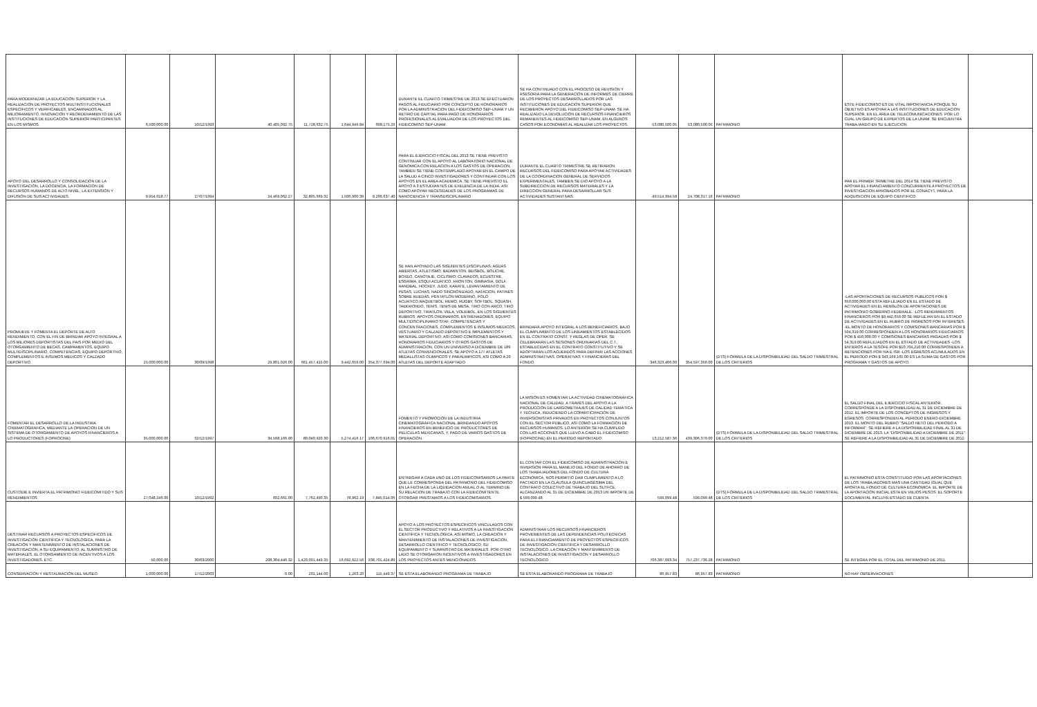| PARA MODERNIZAR LA EDUCACIÓN SUPERIOR Y LA REALIZACIÓN DE PROYECTOS MULTINSTITUCIONALES ESPECÍFICOS Y VERIFICABLES, ENCAMINADOS AL MEJORAMIENTO, INNOVACIÓN Y REORDENAMIENTO DE LAS INSTITUCIONES DE EDUCACIÓN SUPERIOR PARTICIPANTES EN LOS MISMOS. | 6,500,000.00 | 10/12/1993 | 40,405,092.75 | 11,728,632.75 | 1,644,949.84 | 698,175.29 | DURANTE EL CUARTO TRIMESTRE DE 2013.SE EFECTUARON PAGOS AL FIDUCIARIO POR CONCEPTO DE HONORARIOS POR LA ADMINISTRACION DEL FIDEICOMISO SEP-UNAM.Y UN RETIRO DE CAPITAL PARA PAGO DE HONORARIOS PROFESIONALES AL EVALUADOR DE LOS PROYECTOS DEL FIDEICOMISO SEP-UNAM. | SE HA CONTINUADO CON EL PROCESO DE REVISIÓN Y ASESORÍA PARA LA GENERACIÓN DE INFORMES DE CIERRE DE LOS PROYECTOS DESARROLLADOS POR LAS INSTITUCIONES DE EDUCACIÓN SUPERIOR QUE RECIBIERON APOYO DEL FIDEICOMISO SEP-UNAM. SE HA REALIZADO LA DEVOLUCIÓN DE RECURSOS FINANCIEROS REMANENTES AL FIDEICOMISO SEP-UNAM, EN ALGUNOS CASOS POR ECONOMÍAS AL REALIZAR LOS PROYECTOS. | 53,080,500.05 | 53,080,500.05 | PATRIMONIO | ESTE FIDEICOMISO ES DE VITAL IMPORTANCIA,PORQUE SU OBJETIVO ES APOYAR A LAS INSTITUCIONES DE EDUCACIÓN SUPERIOR, EN EL ÁREA DE TELECOMUNICACIONES. POR LO CUAL UN GRUPO DE EXPERTOS DE LA UNAM. SE ENCUENTRA TRABAJANDO EN SU EJECUCIÓN. | |
| APOYO DEL DESARROLLO Y CONSOLIDACIÓN DE LA INVESTIGACIÓN, LA DOCENCIA, LA FORMACIÓN DE RECURSOS HUMANOS DE ALTO NIVEL, LA EXTENSIÓN Y DIFUSIÓN DE SUS ACTIVIDADES. | 9,954,618.77 | 27/07/1994 | 24,469,062.27 | 32,805,669.32 | 1,506,900.39 | 9,266,637.40 | PARA EL EJERCICIO FISCAL DEL 2013 SE TIENE PREVISTO CONTINUAR CON EL APOYO AL LABORATORIO NACIONAL DE GENOMICA CON RELACION A LOS GASTOS DE OPERACION, TAMBIEN SE TIENE CONTEMPLADO APOYAR EN EL CAMPO DE LA SALUD A CINCO INVESTIGADORES Y CONTINUAR CON LOS APOYOS EN EL AREA ACADEMICA, SE TIENE PREVISTO EL APOYO A 3 ESTUDIANTES DE EXELENCIA DE LA INDIA, ASI COMO APOYAR NECESIDADES DE LOS PROGRAMAS DE NANOCIENCIA Y TRANSDISCIPLINARIO. | DURANTE EL CUARTO TRIMESTRE SE RETIRARON RECURSOS DEL FIDEICOMISO PARA APOYAR ACTIVIDADES DE LA COORDINACION GENERAL DE SERVICIOS EXPERIMENTALES, TAMBIEN SE DIO APOYO A LA SUBDIRECCION DE RECURSOS MATERIALES Y LA DIRECCION GENERAL PARA DESARROLLAR SUS ACTIVIDADES SUSTANTIVAS. | 49,514,994.58 | 24,708,317.16 | PATRIMONIO | PAR EL PRIMER TRIMETRE DEL 2014 SE TIENE PREVISTO APOYAR EL FINANCIAMIENTO CONCURRENTE A PROYECTOS DE INVESTIGACION APROBADOS POR EL CONACYT, PARA LA ADQUISICION DE EQUIPO CIENTIFICO. | |
| PROMUEVE Y FOMENTA EL DEPORTE DE ALTO RENDIMIENTO, CON EL FIN DE BRINDAR APOYO INTEGRAL A LOS MEJORES DEPORTISTAS DEL PAIS POR MEDIO DEL OTORGAMIENTO DE BECAS, CAMPAMENTOS, EQUIPO MULTIDISCIPLINARIO, COMPETENCIAS, EQUIPO DEPORTIVO, COMPLEMENTOS E INSUMOS MEDICOS Y CALZADO DEPORTIVO. | 25,000,000.00 | 30/09/1998 | 29,801,026.00 | 661,457,415.00 | 9,442,659.00 | 354,377,694.00 | SE HAN APOYADO LAS SIGUIENTES DISCIPLINAS: AGUAS ABIERTAS, ATLETISMO, BADMINTON, BEISBOL, BOLICHE, BOXEO, CANOTAJE, CICLISMO, CLAVADOS, ECUESTRE, ESGRIMA, ESQUI ACUATICO, FRONTON, GIMNASIA, GOLF, HANDBAL, HOCKEY, JUDO, KARATE, LEVANTAMIENTO DE PESAS, LUCHAS, NADO SINCRONIZADO, NATACION, PATINES SOBRE RUEDAS, PENTATLON MODERNO, POLO ACUATICO,RAQUETBOL, REMO, RUGBY, SOFTBOL, SQUASH, TAEKWONDO, TENIS, TENIS DE MESA, TIRO CON ARCO, TIRO DEPORTIVO, TRIATLON, VELA, VOLEIBOL, EN LOS SIGUIENTES RUBROS: APOYOS ORDINARIOS, ENTRENADORES, EQUIPO MULTIDISCIPLINARIO STAF, COMPETENCIAS Y CONCENTRACIONES, COMPLEMENTOS E INSUMOS MEDICOS, VESTUARIO Y CALZADO DEPORTIVO E IMPLEMENTOS Y MATERIAL DEPORTIVO, ASÍ COMO COMISIONES BANCARIAS, HONORARIOS FIDUCIARIOS Y OTROS GASTOS DE ADMINISTRACIÓN, CON UN UNIVERSO A DICIEMBRE DE 189 ATLETAS CONVENCIONALES, SE APOYO A 177 ATLETAS MEDALLISTAS OLIMPICOS Y PARALIMPICOS, ASI COMO A 20 ATLETAS DEL DEPORTE ADAPTADO. | BRINDARÁ APOYO INTEGRAL A LOS BENEFICIARIOS, BAJO EL CUMPLIMIENTO DE LOS LINEAMIENTOS ESTABLECIDOS EN EL CONTRATO CONST. Y REGLAS DE OPER. SE CELEBRARÁN LAS SESIONES ORDINARIAS DEL C.T., ESTABLECIDAS EN EL CONTRATO CONSTITUTIVO Y SE ADOPTARÁN LOS ACUERDOS PARA DEFINIR LAS ACCIONES ADMINISTRATIVAS, OPERATIVAS Y FINANCIERAS DEL FONDO. | 346,323,406.00 | 354,597,356.00 | (DTS) FÓRMULA DE LA DISPONIBILIDAD DEL SALDO TRIMESTRAL DE LOS CRITERIOS | -LAS APORTACIONES DE RECURSOS PÚBLICOS POR $ 650,000,000,00 ESTA REFLEJADO EN EL ESTADO DE ACTIVIDADES EN EL RENGLÓN DE APORTACIONES DE PATRIMONIO GOBIERNO FEDERALE. -LOS RENDIMIENTOS FINANCIEROS POR $9,442,659.00 SE REFLEJAN EN EL ESTADO DE ACTIVIDADES EN EL RUBRO DE INGRESOS POR INTERESES. -EL MONTO DE HONORARIOS Y COMISIONES BANCARIAS POR $ 504,319.00 CORRESPONDEN A LOS HONORARIOS FIDUCIARIOS POR $ 450,000.00 Y COMISIONES BANCARIAS PAGADAS POR $ 54,319.00 REFLEJADOS EN EL ESTADO DE ACTIVIDADES -LOS ENTEROS A LA TESOFE POR $10,704,210.00 CORRESPONDEN A RETENCIONES POR IVA E ISR -LOS EGRESOS ACUMULADOS EN EL PERIODO POR $ 343,169,165.00 ES LA SUMA DE GASTOS POR PROGRAMA Y GASTOS DE APOYO. | |
| FOMENTAR EL DESARROLLO DE LA INDUSTRIA CINEMATOGRAFICA, MEDIANTE LA OPERACION DE UN SISTEMA DE OTORGAMIENTO DE APOYOS FINANCIEROS A LO PRODUCTORES (FOPROCINE) | 35,000,000.00 | 02/12/1997 | 34,568,166.90 | 80,040,920.30 | 5,274,416.17 | 106,670,916.01 | FOMENTO Y PROMOCIÓN DE LA INDUSTRIA CINEMATOGRÁFICA NACIONAL BRINDANDO APOYOS FINANCIEROS EN BENEFICIO DE PRODUCTORES DE PELÍCULAS MEXICANAS, Y, PAGO DE VARIOS GASTOS DE OPERACIÓN. | LA MISIÓN ES FOMENTAR LA ACTIVIDAD CINEMATOGRÁFICA NACIONAL DE CALIDAD, A TRAVÉS DEL APOYO A LA PRODUCCIÓN DE LARGOMETRAJES DE CALIDAD TEMÁTICA Y TÉCNICA, INDUCIENDO LA COPARTICIPACIÓN DE INVERSIONISTAS PRIVADOS EN PROYECTOS CONJUNTOS CON EL SECTOR PÚBLICO, ASÍ COMO LA FORMACIÓN DE RECURSOS HUMANOS. LO ANTERIOR SE HA CUMPLIDO CON LAS ACCIONES QUE LLEVÓ A CABO EL FIDEICOMISO (FOPROCINE) EN EL PERÍODO REPORTADO. | 13,212,587.36 | 439,306,379.00 | (DTS) FÓRMULA DE LA DISPONIBILIDAD DEL SALDO TRIMESTRAL DE LOS CRITERIOS | EL SALDO FINAL DEL EJERCICIO FISCAL ANTERIOR: CORRESPONDE A LA DISPONIBILIDAD AL 31 DE DICIEMBRE DE 2012. EL IMPORTE DE LOS CONCEPTOS DE INGRESOS Y EGRESOS: CORRESPONDEN AL PERÍODO ENERO-DICIEMBRE 2013. EL MONTO DEL RUBRO "SALDO NETO DEL PERÍODO A INFORMAR": SE REFIERE A LA DISPONIBILIDAD FINAL AL 31 DE DICIEMBRE DE 2013. LA "DISPONIBILIDAD A DICIEMBRE DE 2011": SE REFIERE A LA DISPONIBILIDAD AL 31 DE DICIEMBRE DE 2012. | |
| CUSTODIE E INVIERTA EL PATRIMONIO FIDEICOMITIDO Y SUS RENDIMIENTOS | 27,048,246.00 | 10/12/1992 | 602,661.00 | 7,762,490.35 | 78,962.19 | 7,845,014.06 | ENTREGAR A CADA UNO DE LOS FIDEICOMISARIOS LA PARTE QUE LE CORRESPONDA DEL PATRIMONIO DEL FIDEICOMISO EN LA FECHA DE LA LIQUIDACION ANUAL O AL TERMINO DE SU RELACION DE TRABAJO CON LA FIDEICOMITENTE. OTORGAR PRESTAMOS A LOS FIDEICOMISARIOS. | EL CONTAR CON EL FIDEICOMISO DE ADMINISTRACIÓN E INVERSIÓN PARA EL MANEJO DEL FONDO DE AHORRO DE LOS TRABAJADORES DEL FONDO DE CULTURA ECONÓMICA, NOS PERMITIÓ DAR CUMPLIMIENTO A LO PACTADO EN LA CLÁUSULA QUINCUAGÉSIMA DEL CONTRATO COLECTIVO DE TRABAJO DEL SUTFCE, ALCANZANDO AL 31 DE DICIEMBRE DE 2013 UN IMPORTE DE $ 599,099.48. | 599,099.48 | 599,099.48 | (DTS) FÓRMULA DE LA DISPONIBILIDAD DEL SALDO TRIMESTRAL DE LOS CRITERIOS | EL PATRIMONIO ESTA CONSTITUIDO POR LAS APORTACIONES DE LOS TRABAJADORES MÁS UNA CANTIDAD IGUAL QUE APORTA EL FONDO DE CULTURA ECONÓMICA. EL IMPORTE DE LA APORTACIÓN INICIAL ESTA EN VIEJOS PESOS. EL SOPORTE DOCUMENTAL INCLUYE:ESTADO DE CUENTA. | |
| DESTINAR RECURSOS A PROYECTOS ESPECÍFICOS DE INVESTIGACIÓN CIENTÍFICA Y TECNOLÓGICA, PARA LA CREACIÓN Y MANTENIMIENTO DE INSTALACIONES DE INVESTIGACIÓN, A SU EQUIPAMIENTO, AL SUMINISTRO DE MATERIALES, EL OTORGAMIENTO DE INCENTIVOS A LOS INVESTIGADORES, ETC. | 50,000.00 | 30/03/2000 | 208,304,446.32 | 1,420,091,449.35 | 16,692,622.56 | 938,701,424.89 | APOYO A LOS PROYECTOS ESPECÍFICOS VINCULADOS CON EL SECTOR PRODUCTIVO Y RELATIVOS A LA INVESTIGACIÓN CIENTÍFICA Y TECNOLÓGICA, ASÍ MISMO, LA CREACIÓN Y MANTENIMIENTO DE INSTALACIONES DE INVESTIGACIÓN, DESARROLLO CIENTÍFICO Y TECNOLÓGICO, SU EQUIPAMIENTO Y SUMINISTRO DE MATERIALES. POR OTRO LADO SE OTORGARON INCENTIVOS A INVESTIGADORES EN LOS PROYECTOS ANTES MENCIONADOS. | ADMINISTRAR LOS RECURSOS FINANCIEROS PROVENIENTES DE LAS DEPENDENCIAS POLITÉCNICAS PARA EL FINANCIAMIENTO DE PROYECTOS ESPECÍFICOS DE INVESTIGACIÓN CIENTÍFICA Y DESARROLLO TECNOLÓGICO, LA CREACIÓN Y MANTENIMIENTO DE INSTALACIONES DE INVESTIGACIÓN Y DESARROLLO TECNOLÓGICO. | 706,387,093.34 | 757,237,736.28 | PATRIMONIO | SE INTEGRA POR EL TOTAL DEL PATRIMONIO DE 2011. | |
| CONSERVACIÓN Y RESTAURACIÓN DEL MUSEO. | 1,000,000.00 | 17/12/2003 | 0.00 | 201,144.00 | 1,263.20 | 115,449.37 | SE ESTA ELABORANDO PROGRAMA DE TRABAJO | SE ESTA ELABORANDO PROGRAMA DE TRABAJO | 86,957.83 | 86,957.83 | PATRIMONIO | NO HAY OBSERVACIONES | |